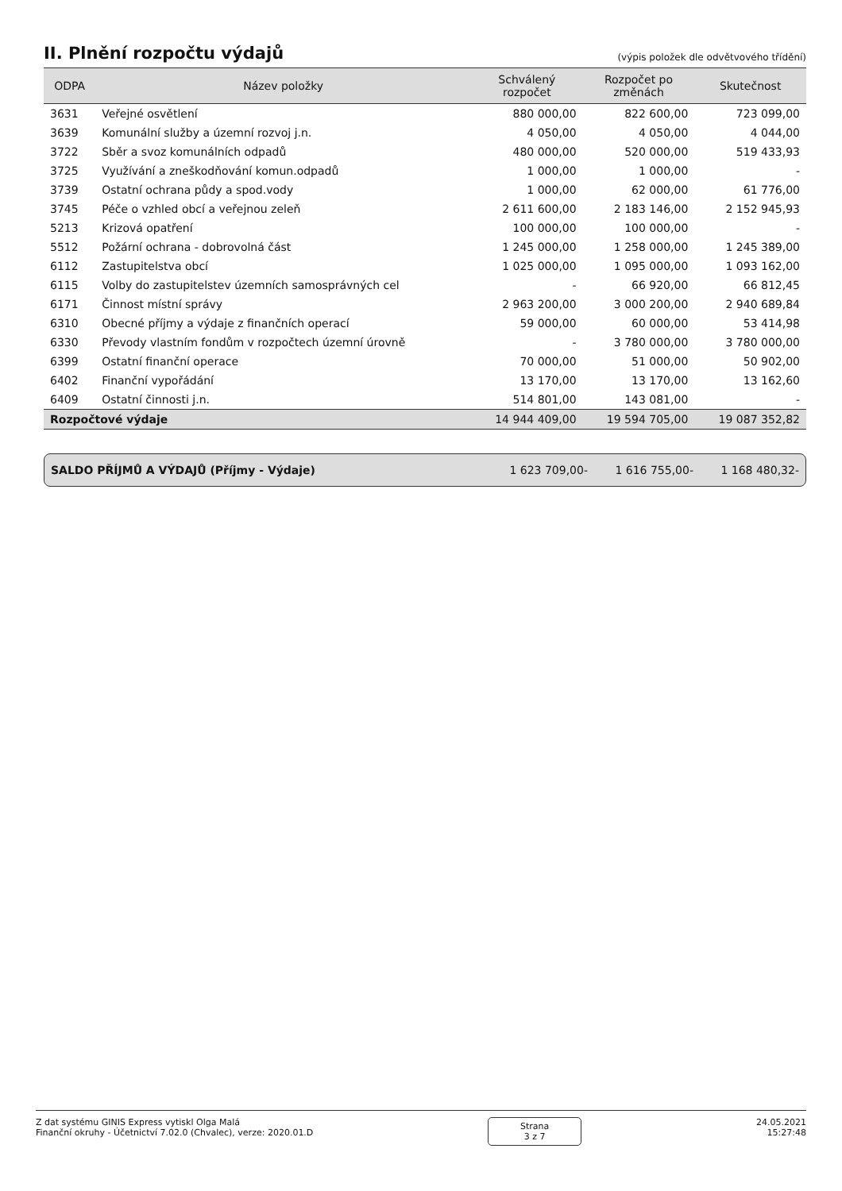II. Plnění rozpočtu výdajů
(výpis položek dle odvětvového třídění)
| ODPA | Název položky | Schválený rozpočet | Rozpočet po změnách | Skutečnost |
| --- | --- | --- | --- | --- |
| 3631 | Veřejné osvětlení | 880 000,00 | 822 600,00 | 723 099,00 |
| 3639 | Komunální služby a územní rozvoj j.n. | 4 050,00 | 4 050,00 | 4 044,00 |
| 3722 | Sběr a svoz komunálních odpadů | 480 000,00 | 520 000,00 | 519 433,93 |
| 3725 | Využívání a zneškodňování komun.odpadů | 1 000,00 | 1 000,00 | - |
| 3739 | Ostatní ochrana půdy a spod.vody | 1 000,00 | 62 000,00 | 61 776,00 |
| 3745 | Péče o vzhled obcí a veřejnou zeleň | 2 611 600,00 | 2 183 146,00 | 2 152 945,93 |
| 5213 | Krizová opatření | 100 000,00 | 100 000,00 | - |
| 5512 | Požární ochrana - dobrovolná část | 1 245 000,00 | 1 258 000,00 | 1 245 389,00 |
| 6112 | Zastupitelstva obcí | 1 025 000,00 | 1 095 000,00 | 1 093 162,00 |
| 6115 | Volby do zastupitelstev územních samosprávných cel | - | 66 920,00 | 66 812,45 |
| 6171 | Činnost místní správy | 2 963 200,00 | 3 000 200,00 | 2 940 689,84 |
| 6310 | Obecné příjmy a výdaje z finančních operací | 59 000,00 | 60 000,00 | 53 414,98 |
| 6330 | Převody vlastním fondům v rozpočtech územní úrovně | - | 3 780 000,00 | 3 780 000,00 |
| 6399 | Ostatní finanční operace | 70 000,00 | 51 000,00 | 50 902,00 |
| 6402 | Finanční vypořádání | 13 170,00 | 13 170,00 | 13 162,60 |
| 6409 | Ostatní činnosti j.n. | 514 801,00 | 143 081,00 | - |
| Rozpočtové výdaje | | 14 944 409,00 | 19 594 705,00 | 19 087 352,82 |
SALDO PŘÍJMŮ A VÝDAJŮ (Příjmy - Výdaje) 1 623 709,00- 1 616 755,00- 1 168 480,32-
Z dat systému GINIS Express vytiskl Olga Malá
Finanční okruhy - Účetnictví 7.02.0 (Chvalec), verze: 2020.01.D
Strana
3 z 7
24.05.2021
15:27:48